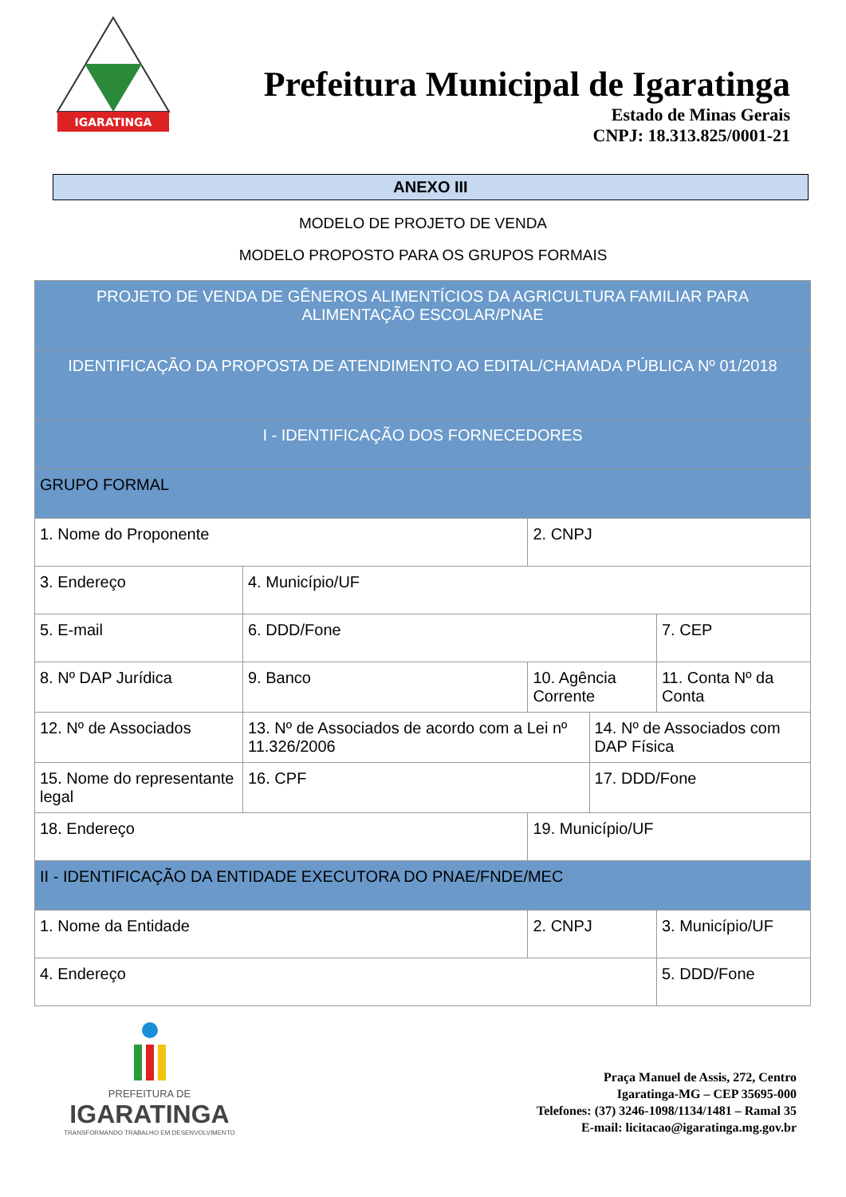IGARATINGA
Prefeitura Municipal de Igaratinga
Estado de Minas Gerais
CNPJ: 18.313.825/0001-21
ANEXO III
MODELO DE PROJETO DE VENDA
MODELO PROPOSTO PARA OS GRUPOS FORMAIS
| PROJETO DE VENDA DE GÊNEROS ALIMENTÍCIOS DA AGRICULTURA FAMILIAR PARA ALIMENTAÇÃO ESCOLAR/PNAE | | | | | |
| IDENTIFICAÇÃO DA PROPOSTA DE ATENDIMENTO AO EDITAL/CHAMADA PÚBLICA Nº 01/2018 | | | | | |
| I - IDENTIFICAÇÃO DOS FORNECEDORES | | | | | |
| GRUPO FORMAL | | | | | |
| 1. Nome do Proponente | | 2. CNPJ | | | |
| 3. Endereço | 4. Município/UF | | | | |
| 5. E-mail | 6. DDD/Fone | | | 7. CEP | |
| 8. Nº DAP Jurídica | 9. Banco | 10. Agência Corrente | | 11. Conta Nº da Conta | |
| 12. Nº de Associados | 13. Nº de Associados de acordo com a Lei nº 11.326/2006 | | 14. Nº de Associados com DAP Física | | |
| 15. Nome do representante legal | 16. CPF | | 17. DDD/Fone | | |
| 18. Endereço | | 19. Município/UF | | | |
| II - IDENTIFICAÇÃO DA ENTIDADE EXECUTORA DO PNAE/FNDE/MEC | | | | | |
| 1. Nome da Entidade | | 2. CNPJ | | | 3. Município/UF |
| 4. Endereço | | | | | 5. DDD/Fone |
PREFEITURA DE
IGARATINGA
TRANSFORMANDO TRABALHO EM DESENVOLVIMENTO
Praça Manuel de Assis, 272, Centro
Igaratinga-MG – CEP 35695-000
Telefones: (37) 3246-1098/1134/1481 – Ramal 35
E-mail: licitacao@igaratinga.mg.gov.br